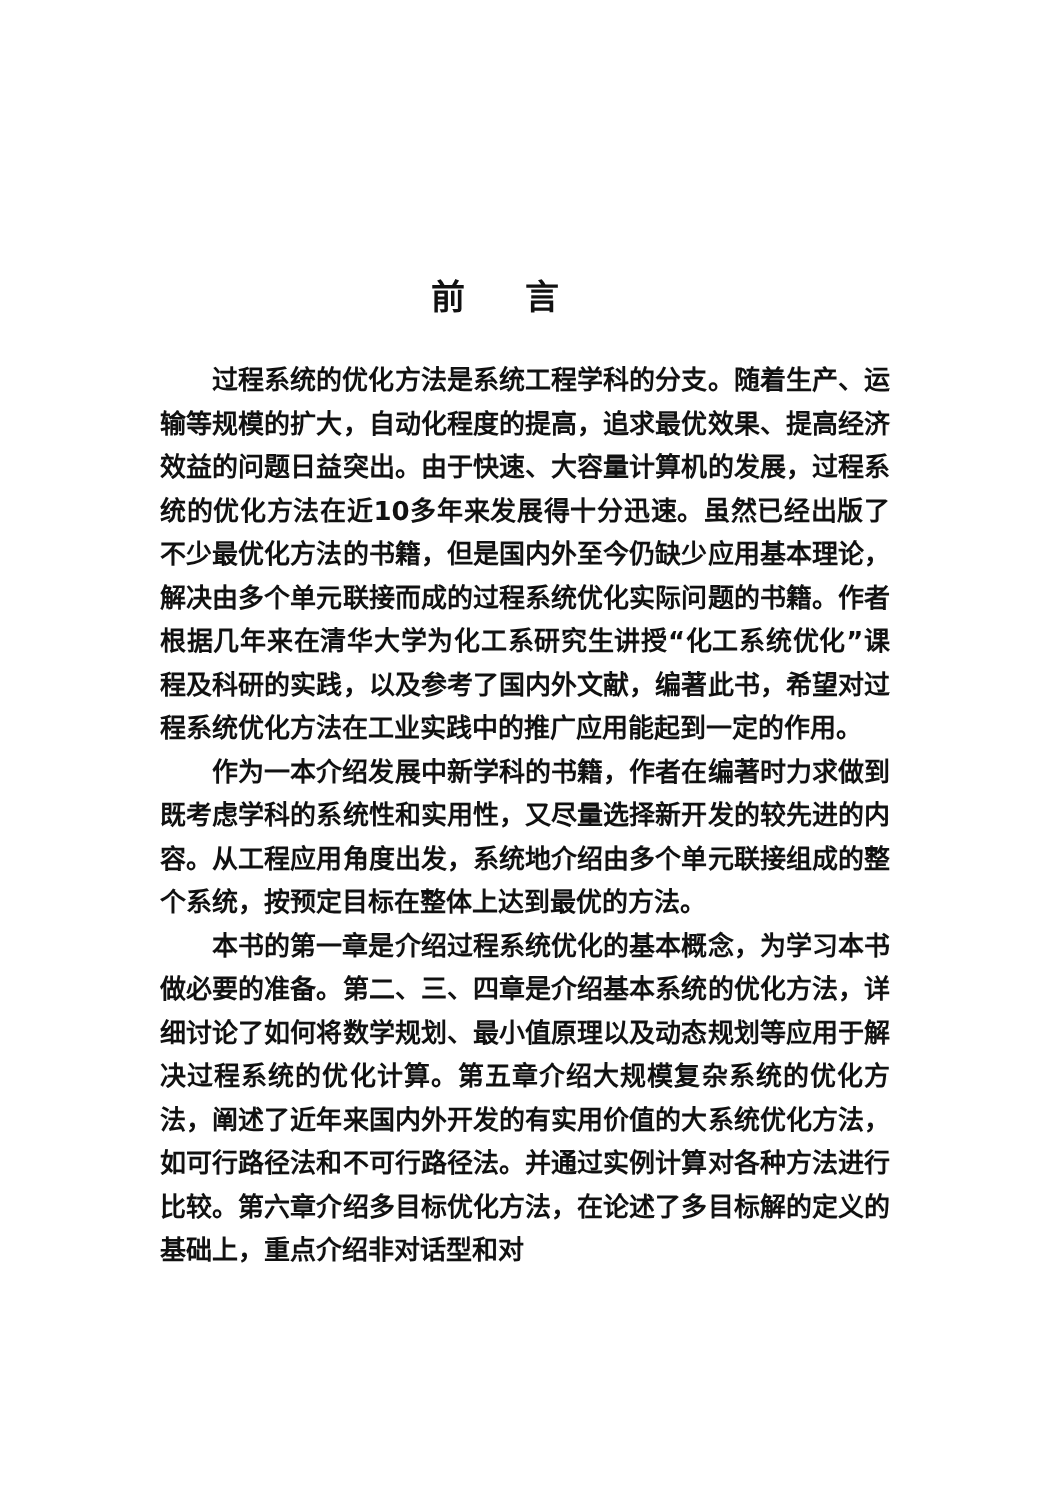前言
过程系统的优化方法是系统工程学科的分支。随着生产、运输等规模的扩大，自动化程度的提高，追求最优效果、提高经济效益的问题日益突出。由于快速、大容量计算机的发展，过程系统的优化方法在近10多年来发展得十分迅速。虽然已经出版了不少最优化方法的书籍，但是国内外至今仍缺少应用基本理论，解决由多个单元联接而成的过程系统优化实际问题的书籍。作者根据几年来在清华大学为化工系研究生讲授“化工系统优化”课程及科研的实践，以及参考了国内外文献，编著此书，希望对过程系统优化方法在工业实践中的推广应用能起到一定的作用。
作为一本介绍发展中新学科的书籍，作者在编著时力求做到既考虑学科的系统性和实用性，又尽量选择新开发的较先进的内容。从工程应用角度出发，系统地介绍由多个单元联接组成的整个系统，按预定目标在整体上达到最优的方法。
本书的第一章是介绍过程系统优化的基本概念，为学习本书做必要的准备。第二、三、四章是介绍基本系统的优化方法，详细讨论了如何将数学规划、最小值原理以及动态规划等应用于解决过程系统的优化计算。第五章介绍大规模复杂系统的优化方法，阐述了近年来国内外开发的有实用价值的大系统优化方法，如可行路径法和不可行路径法。并通过实例计算对各种方法进行比较。第六章介绍多目标优化方法，在论述了多目标解的定义的基础上，重点介绍非对话型和对